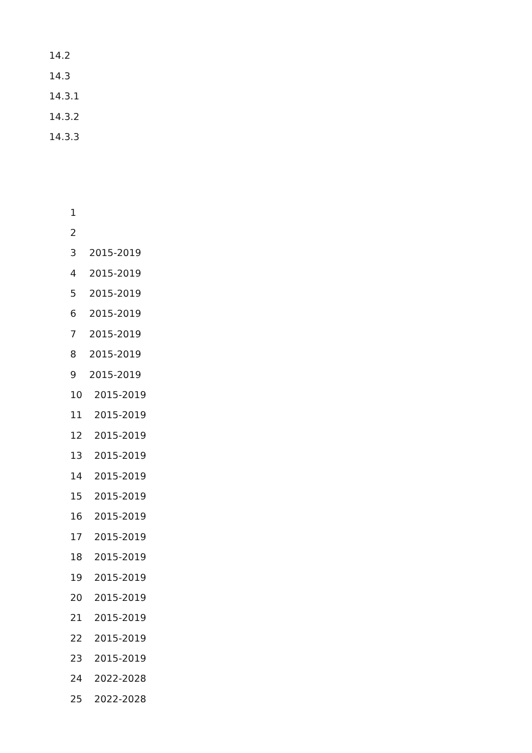14.2
14.3
14.3.1
14.3.2
14.3.3
1
2
3 2015-2019
4 2015-2019
5 2015-2019
6 2015-2019
7 2015-2019
8 2015-2019
9 2015-2019
10 2015-2019
11 2015-2019
12 2015-2019
13 2015-2019
14 2015-2019
15 2015-2019
16 2015-2019
17 2015-2019
18 2015-2019
19 2015-2019
20 2015-2019
21 2015-2019
22 2015-2019
23 2015-2019
24 2022-2028
25 2022-2028